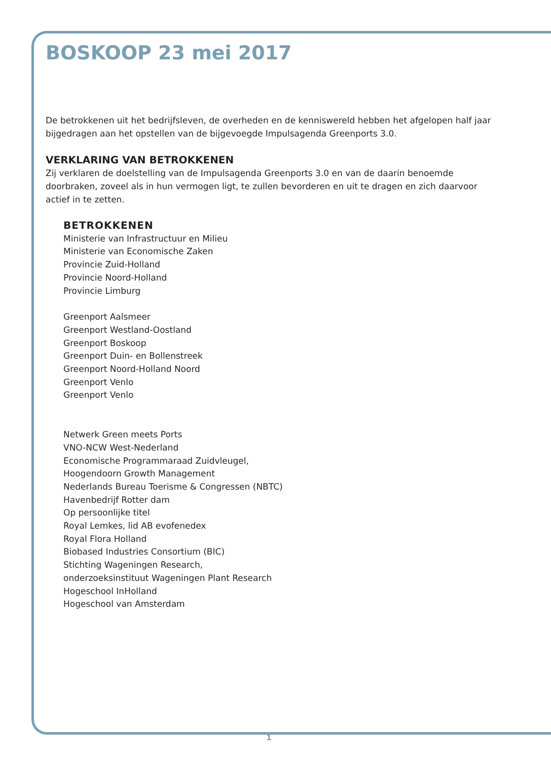BOSKOOP 23 mei 2017
De betrokkenen uit het bedrijfsleven, de overheden en de kenniswereld hebben het afgelopen half jaar bijgedragen aan het opstellen van de bijgevoegde Impulsagenda Greenports 3.0.
VERKLARING VAN BETROKKENEN
Zij verklaren de doelstelling van de Impulsagenda Greenports 3.0 en van de daarin benoemde doorbraken, zoveel als in hun vermogen ligt, te zullen bevorderen en uit te dragen en zich daarvoor actief in te zetten.
BETROKKENEN
Ministerie van Infrastructuur en Milieu
Ministerie van Economische Zaken
Provincie Zuid-Holland
Provincie Noord-Holland
Provincie Limburg
Greenport Aalsmeer
Greenport Westland-Oostland
Greenport Boskoop
Greenport Duin- en Bollenstreek
Greenport Noord-Holland Noord
Greenport Venlo
Greenport Venlo
Netwerk Green meets Ports
VNO-NCW West-Nederland
Economische Programmaraad Zuidvleugel,
Hoogendoorn Growth Management
Nederlands Bureau Toerisme & Congressen (NBTC)
Havenbedrijf Rotter dam
Op persoonlijke titel
Royal Lemkes, lid AB evofenedex
Royal Flora Holland
Biobased Industries Consortium (BIC)
Stichting Wageningen Research,
onderzoeksinstituut Wageningen Plant Research
Hogeschool InHolland
Hogeschool van Amsterdam
1